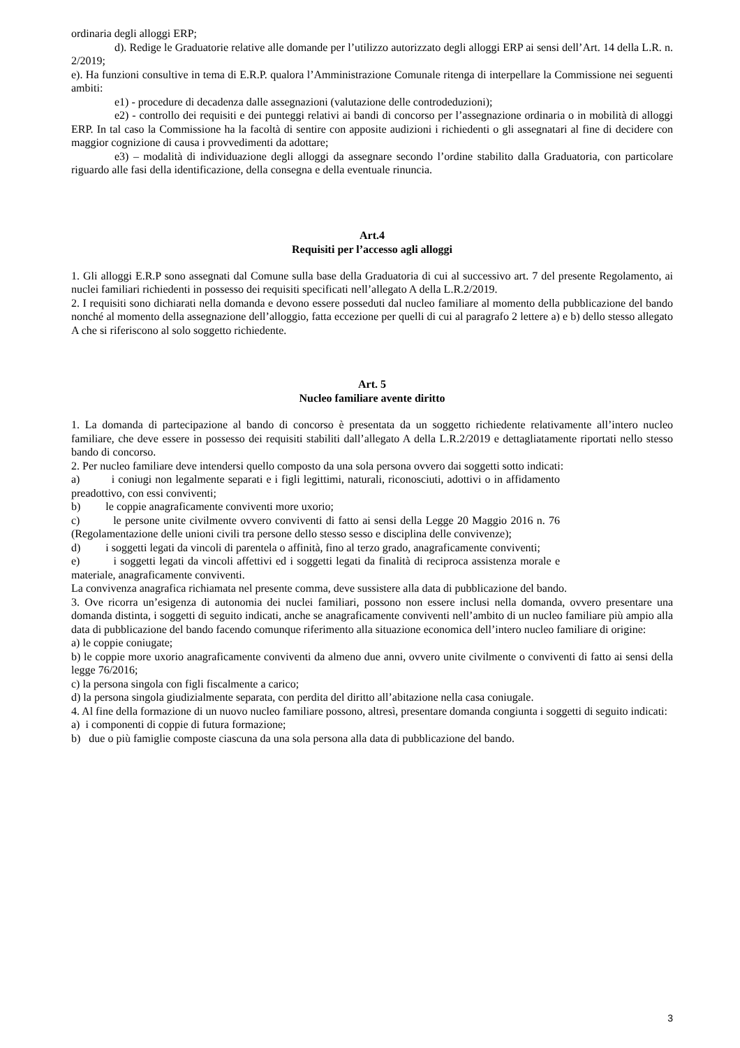ordinaria degli alloggi ERP;
d). Redige le Graduatorie relative alle domande per l’utilizzo autorizzato degli alloggi ERP ai sensi dell’Art. 14 della L.R. n. 2/2019;
e). Ha funzioni consultive in tema di E.R.P. qualora l’Amministrazione Comunale ritenga di interpellare la Commissione nei seguenti ambiti:
e1) - procedure di decadenza dalle assegnazioni (valutazione delle controdeduzioni);
e2) - controllo dei requisiti e dei punteggi relativi ai bandi di concorso per l’assegnazione ordinaria o in mobilità di alloggi ERP. In tal caso la Commissione ha la facoltà di sentire con apposite audizioni i richiedenti o gli assegnatari al fine di decidere con maggior cognizione di causa i provvedimenti da adottare;
e3) – modalità di individuazione degli alloggi da assegnare secondo l’ordine stabilito dalla Graduatoria, con particolare riguardo alle fasi della identificazione, della consegna e della eventuale rinuncia.
Art.4
Requisiti per l’accesso agli alloggi
1. Gli alloggi E.R.P sono assegnati dal Comune sulla base della Graduatoria di cui al successivo art. 7 del presente Regolamento, ai nuclei familiari richiedenti in possesso dei requisiti specificati nell’allegato A della L.R.2/2019.
2. I requisiti sono dichiarati nella domanda e devono essere posseduti dal nucleo familiare al momento della pubblicazione del bando nonché al momento della assegnazione dell’alloggio, fatta eccezione per quelli di cui al paragrafo 2 lettere a) e b) dello stesso allegato A che si riferiscono al solo soggetto richiedente.
Art. 5
Nucleo familiare avente diritto
1. La domanda di partecipazione al bando di concorso è presentata da un soggetto richiedente relativamente all’intero nucleo familiare, che deve essere in possesso dei requisiti stabiliti dall’allegato A della L.R.2/2019 e dettagliatamente riportati nello stesso bando di concorso.
2. Per nucleo familiare deve intendersi quello composto da una sola persona ovvero dai soggetti sotto indicati:
a) i coniugi non legalmente separati e i figli legittimi, naturali, riconosciuti, adottivi o in affidamento preadottivo, con essi conviventi;
b) le coppie anagraficamente conviventi more uxorio;
c) le persone unite civilmente ovvero conviventi di fatto ai sensi della Legge 20 Maggio 2016 n. 76 (Regolamentazione delle unioni civili tra persone dello stesso sesso e disciplina delle convivenze);
d) i soggetti legati da vincoli di parentela o affinità, fino al terzo grado, anagraficamente conviventi;
e) i soggetti legati da vincoli affettivi ed i soggetti legati da finalità di reciproca assistenza morale e materiale, anagraficamente conviventi.
La convivenza anagrafica richiamata nel presente comma, deve sussistere alla data di pubblicazione del bando.
3. Ove ricorra un’esigenza di autonomia dei nuclei familiari, possono non essere inclusi nella domanda, ovvero presentare una domanda distinta, i soggetti di seguito indicati, anche se anagraficamente conviventi nell’ambito di un nucleo familiare più ampio alla data di pubblicazione del bando facendo comunque riferimento alla situazione economica dell’intero nucleo familiare di origine:
a) le coppie coniugate;
b) le coppie more uxorio anagraficamente conviventi da almeno due anni, ovvero unite civilmente o conviventi di fatto ai sensi della legge 76/2016;
c) la persona singola con figli fiscalmente a carico;
d) la persona singola giudizialmente separata, con perdita del diritto all’abitazione nella casa coniugale.
4. Al fine della formazione di un nuovo nucleo familiare possono, altresì, presentare domanda congiunta i soggetti di seguito indicati:
a) i componenti di coppie di futura formazione;
b) due o più famiglie composte ciascuna da una sola persona alla data di pubblicazione del bando.
3